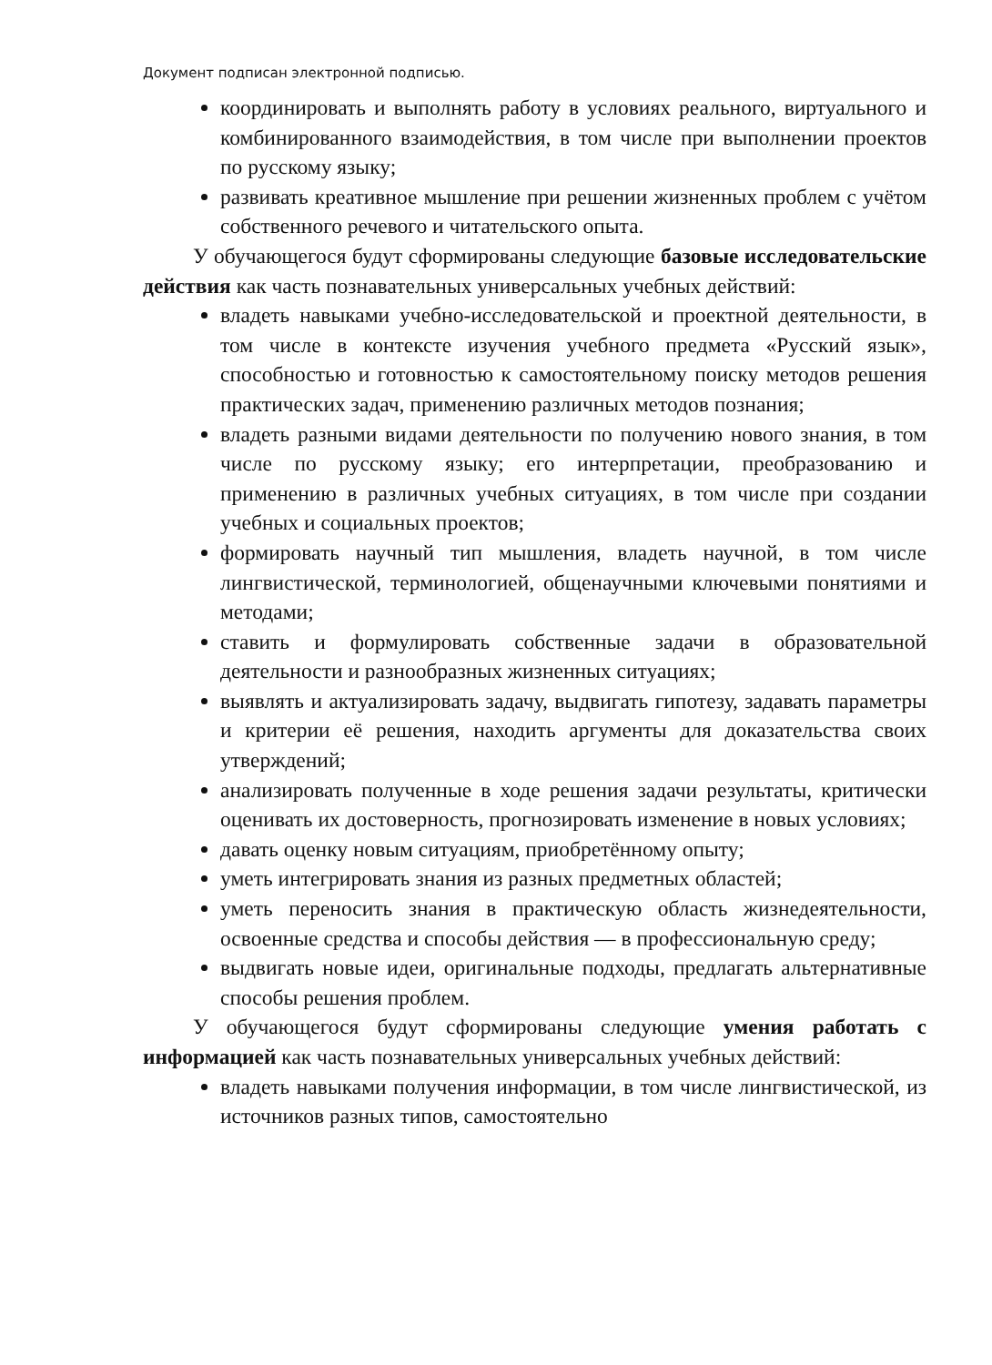Документ подписан электронной подписью.
координировать и выполнять работу в условиях реального, виртуального и комбинированного взаимодействия, в том числе при выполнении проектов по русскому языку;
развивать креативное мышление при решении жизненных проблем с учётом собственного речевого и читательского опыта.
У обучающегося будут сформированы следующие базовые исследовательские действия как часть познавательных универсальных учебных действий:
владеть навыками учебно-исследовательской и проектной деятельности, в том числе в контексте изучения учебного предмета «Русский язык», способностью и готовностью к самостоятельному поиску методов решения практических задач, применению различных методов познания;
владеть разными видами деятельности по получению нового знания, в том числе по русскому языку; его интерпретации, преобразованию и применению в различных учебных ситуациях, в том числе при создании учебных и социальных проектов;
формировать научный тип мышления, владеть научной, в том числе лингвистической, терминологией, общенаучными ключевыми понятиями и методами;
ставить и формулировать собственные задачи в образовательной деятельности и разнообразных жизненных ситуациях;
выявлять и актуализировать задачу, выдвигать гипотезу, задавать параметры и критерии её решения, находить аргументы для доказательства своих утверждений;
анализировать полученные в ходе решения задачи результаты, критически оценивать их достоверность, прогнозировать изменение в новых условиях;
давать оценку новым ситуациям, приобретённому опыту;
уметь интегрировать знания из разных предметных областей;
уметь переносить знания в практическую область жизнедеятельности, освоенные средства и способы действия — в профессиональную среду;
выдвигать новые идеи, оригинальные подходы, предлагать альтернативные способы решения проблем.
У обучающегося будут сформированы следующие умения работать с информацией как часть познавательных универсальных учебных действий:
владеть навыками получения информации, в том числе лингвистической, из источников разных типов, самостоятельно